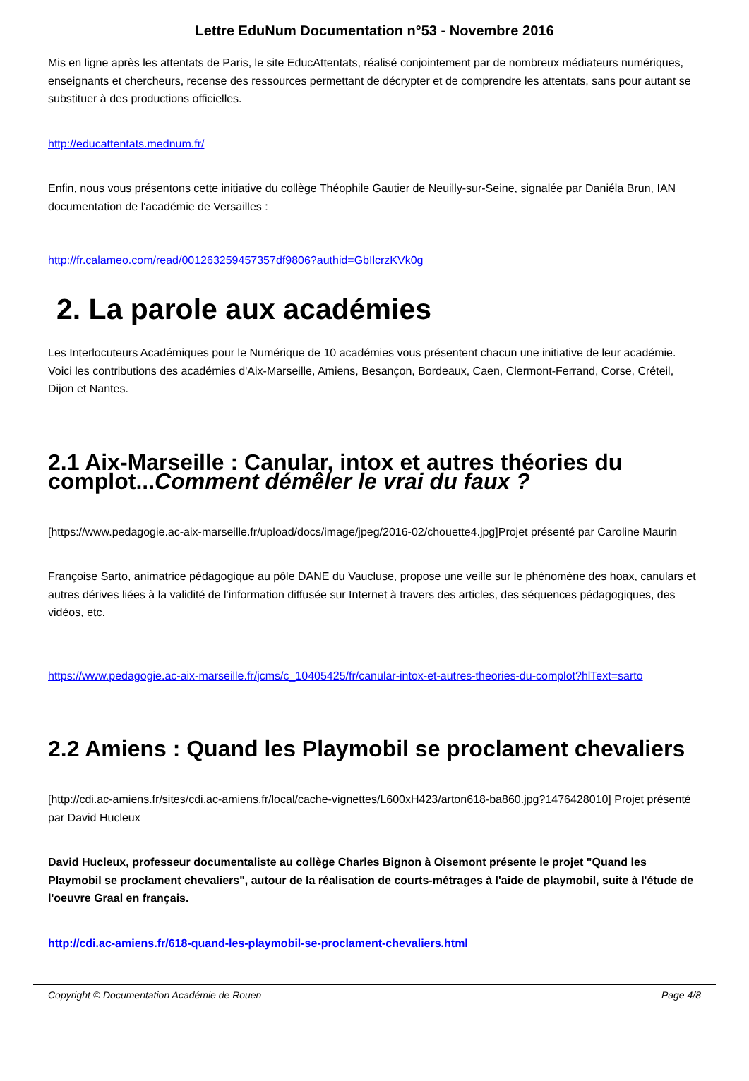Lettre EduNum Documentation n°53 - Novembre 2016
Mis en ligne après les attentats de Paris, le site EducAttentats, réalisé conjointement par de nombreux médiateurs numériques, enseignants et chercheurs, recense des ressources permettant de décrypter et de comprendre les attentats, sans pour autant se substituer à des productions officielles.
http://educattentats.mednum.fr/
Enfin, nous vous présentons cette initiative du collège Théophile Gautier de Neuilly-sur-Seine, signalée par Daniéla Brun, IAN documentation de l'académie de Versailles :
http://fr.calameo.com/read/001263259457357df9806?authid=GbIlcrzKVk0g
2. La parole aux académies
Les Interlocuteurs Académiques pour le Numérique de 10 académies vous présentent chacun une initiative de leur académie. Voici les contributions des académies d'Aix-Marseille, Amiens, Besançon, Bordeaux, Caen, Clermont-Ferrand, Corse, Créteil, Dijon et Nantes.
2.1 Aix-Marseille : Canular, intox et autres théories du complot...Comment démêler le vrai du faux ?
[https://www.pedagogie.ac-aix-marseille.fr/upload/docs/image/jpeg/2016-02/chouette4.jpg]Projet présenté par Caroline Maurin
Françoise Sarto, animatrice pédagogique au pôle DANE du Vaucluse, propose une veille sur le phénomène des hoax, canulars et autres dérives liées à la validité de l'information diffusée sur Internet à travers des articles, des séquences pédagogiques, des vidéos, etc.
https://www.pedagogie.ac-aix-marseille.fr/jcms/c_10405425/fr/canular-intox-et-autres-theories-du-complot?hlText=sarto
2.2 Amiens : Quand les Playmobil se proclament chevaliers
[http://cdi.ac-amiens.fr/sites/cdi.ac-amiens.fr/local/cache-vignettes/L600xH423/arton618-ba860.jpg?1476428010] Projet présenté par David Hucleux
David Hucleux, professeur documentaliste au collège Charles Bignon à Oisemont présente le projet "Quand les Playmobil se proclament chevaliers", autour de la réalisation de courts-métrages à l'aide de playmobil, suite à l'étude de l'oeuvre Graal en français.
http://cdi.ac-amiens.fr/618-quand-les-playmobil-se-proclament-chevaliers.html
Copyright © Documentation Académie de Rouen Page 4/8